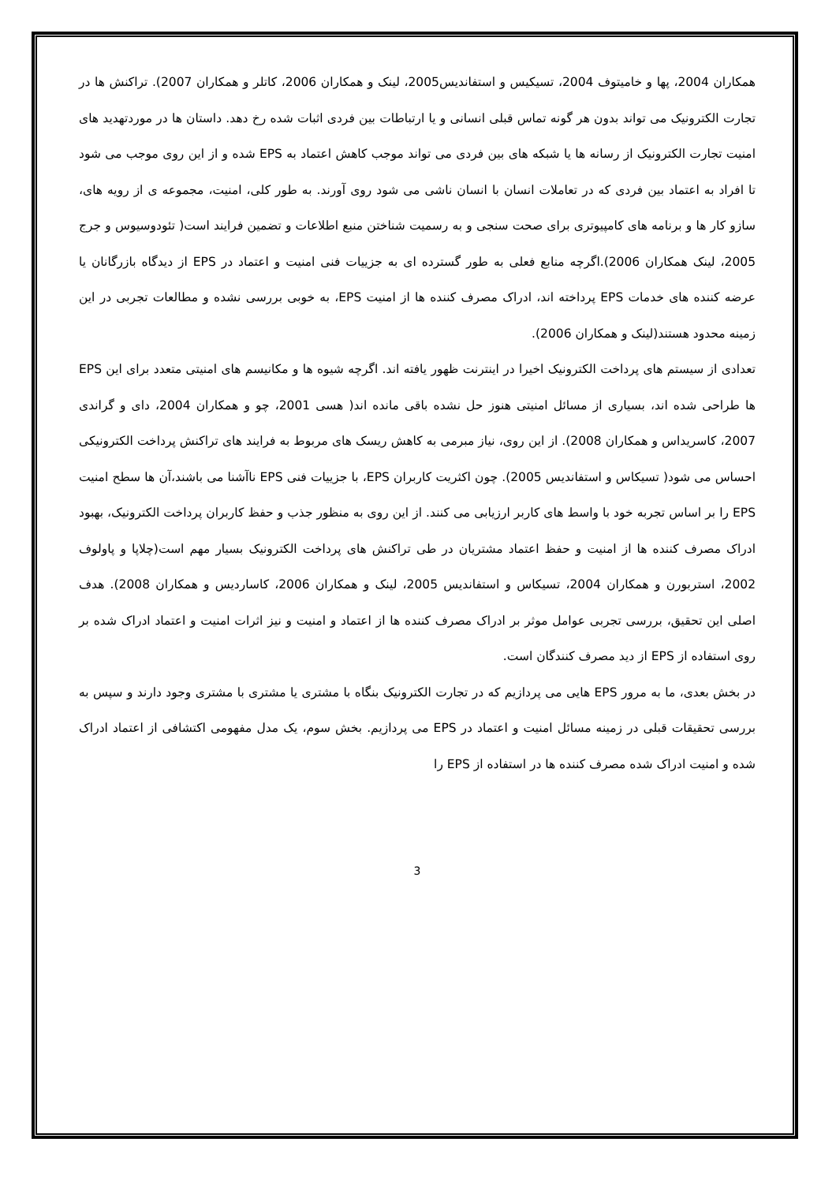همکاران 2004، پها و خامیتوف 2004، تسیکیس و استفاندیس2005، لینک و همکاران 2006، کاتلر و همکاران 2007). تراکنش ها در تجارت الکترونیک می تواند بدون هر گونه تماس قبلی انسانی و یا ارتباطات بین فردی اثبات شده رخ دهد. داستان ها در موردتهدید های امنیت تجارت الکترونیک از رسانه ها یا شبکه های بین فردی می تواند موجب کاهش اعتماد به EPS شده و از این روی موجب می شود تا افراد به اعتماد بین فردی که در تعاملات انسان با انسان ناشی می شود روی آورند. به طور کلی، امنیت، مجموعه ی از رویه های، سازو کار ها و برنامه های کامپیوتری برای صحت سنجی و به رسمیت شناختن منبع اطلاعات و تضمین فرایند است( تئودوسیوس و جرج 2005، لینک همکاران 2006).اگرچه منابع فعلی به طور گسترده ای به جزییات فنی امنیت و اعتماد در EPS از دیدگاه بازرگانان یا عرضه کننده های خدمات EPS پرداخته اند، ادراک مصرف کننده ها از امنیت EPS، به خوبی بررسی نشده و مطالعات تجربی در این زمینه محدود هستند(لینک و همکاران 2006).
تعدادی از سیستم های پرداخت الکترونیک اخیرا در اینترنت ظهور یافته اند. اگرچه شیوه ها و مکانیسم های امنیتی متعدد برای این EPS ها طراحی شده اند، بسیاری از مسائل امنیتی هنوز حل نشده باقی مانده اند( هسی 2001، چو و همکاران 2004، دای و گراندی 2007، کاسریداس و همکاران 2008). از این روی، نیاز مبرمی به کاهش ریسک های مربوط به فرایند های تراکنش پرداخت الکترونیکی احساس می شود( تسیکاس و استفاندیس 2005). چون اکثریت کاربران EPS، با جزییات فنی EPS ناآشنا می باشند،آن ها سطح امنیت EPS را بر اساس تجربه خود با واسط های کاربر ارزیابی می کنند. از این روی به منظور جذب و حفظ کاربران پرداخت الکترونیک، بهبود ادراک مصرف کننده ها از امنیت و حفظ اعتماد مشتریان در طی تراکنش های پرداخت الکترونیک بسیار مهم است(چلاپا و پاولوف 2002، استربورن و همکاران 2004، تسیکاس و استفاندیس 2005، لینک و همکاران 2006، کاساردیس و همکاران 2008). هدف اصلی این تحقیق، بررسی تجربی عوامل موثر بر ادراک مصرف کننده ها از اعتماد و امنیت و نیز اثرات امنیت و اعتماد ادراک شده بر روی استفاده از EPS از دید مصرف کنندگان است.
در بخش بعدی، ما به مرور EPS هایی می پردازیم که در تجارت الکترونیک بنگاه با مشتری یا مشتری با مشتری وجود دارند و سپس به بررسی تحقیقات قبلی در زمینه مسائل امنیت و اعتماد در EPS می پردازیم. بخش سوم، یک مدل مفهومی اکتشافی از اعتماد ادراک شده و امنیت ادراک شده مصرف کننده ها در استفاده از EPS را
3